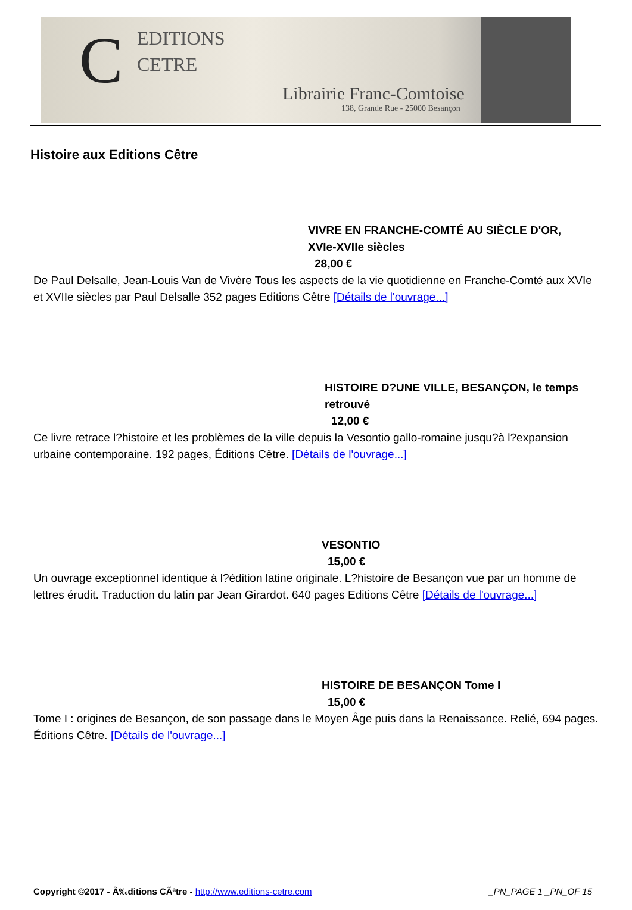C
EDITIONS
CETRE
Librairie Franc-Comtoise
138, Grande Rue - 25000 Besançon
Histoire aux Editions Cêtre
VIVRE EN FRANCHE-COMTÉ AU SIÈCLE D'OR, XVIe-XVIIe siècles
28,00 €
De Paul Delsalle, Jean-Louis Van de Vivère Tous les aspects de la vie quotidienne en Franche-Comté aux XVIe et XVIIe siècles par Paul Delsalle 352 pages Editions Cêtre [Détails de l'ouvrage...]
HISTOIRE D?UNE VILLE, BESANÇON, le temps retrouvé
12,00 €
Ce livre retrace l?histoire et les problèmes de la ville depuis la Vesontio gallo-romaine jusqu?à l?expansion urbaine contemporaine. 192 pages, Éditions Cêtre. [Détails de l'ouvrage...]
VESONTIO
15,00 €
Un ouvrage exceptionnel identique à l?édition latine originale. L?histoire de Besançon vue par un homme de lettres érudit. Traduction du latin par Jean Girardot. 640 pages Editions Cêtre [Détails de l'ouvrage...]
HISTOIRE DE BESANÇON Tome I
15,00 €
Tome I : origines de Besançon, de son passage dans le Moyen Âge puis dans la Renaissance. Relié, 694 pages. Éditions Cêtre. [Détails de l'ouvrage...]
Copyright ©2017 - Ã‰ditions CÃªtre - http://www.editions-cetre.com _PN_PAGE 1 _PN_OF 15